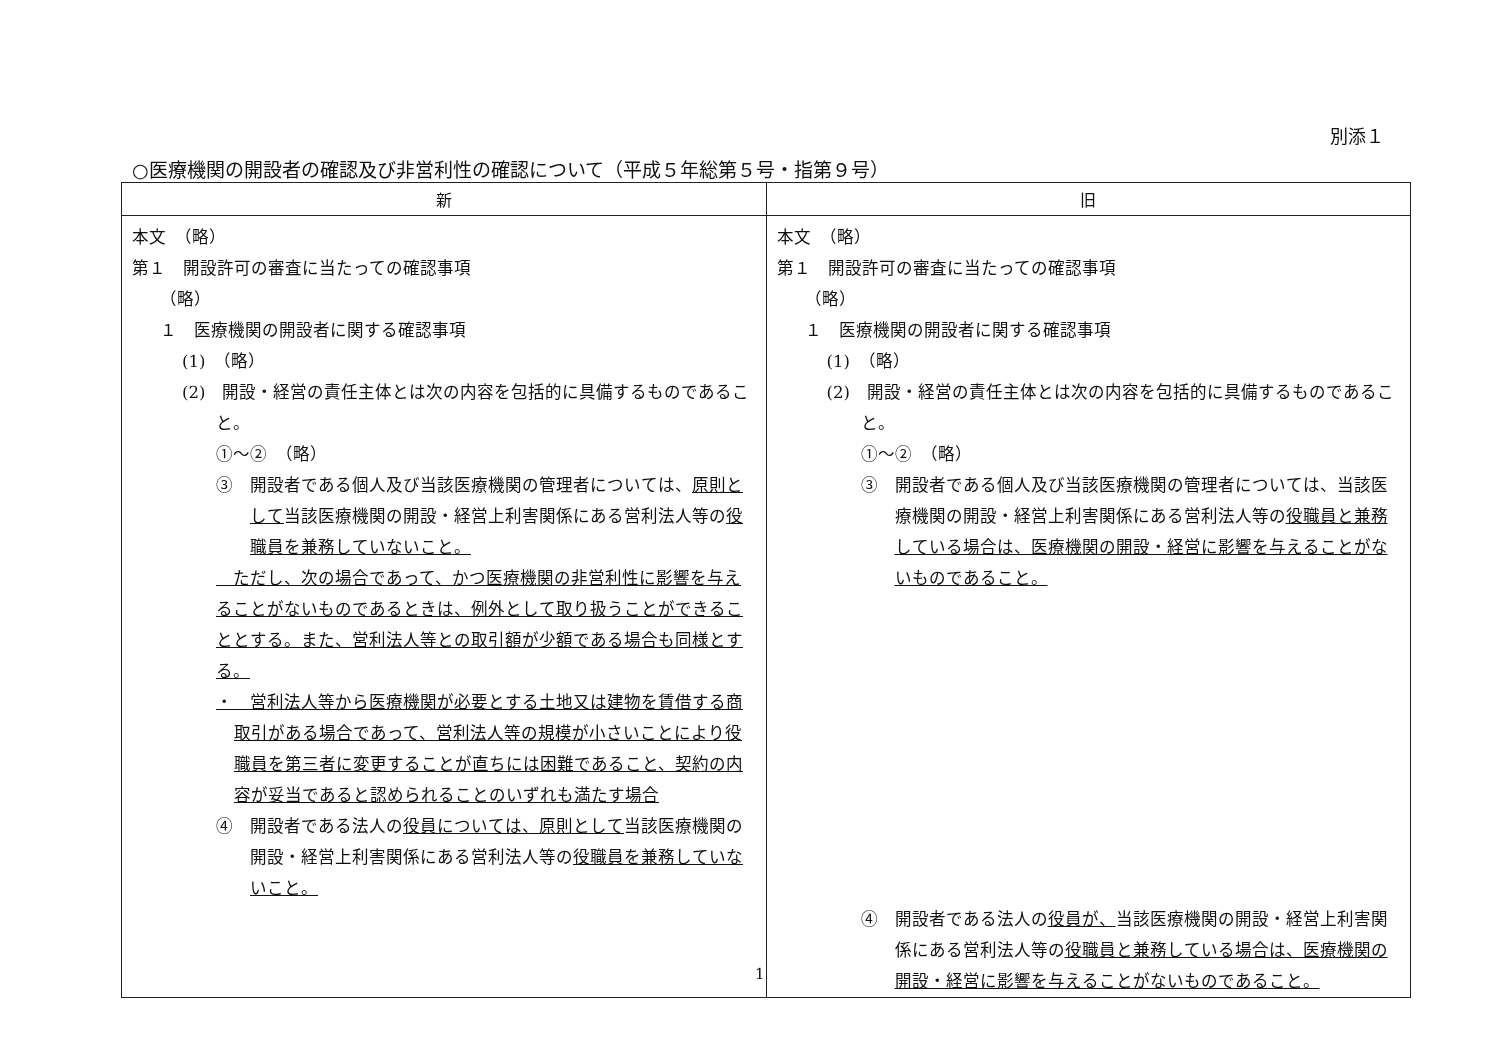別添１
○医療機関の開設者の確認及び非営利性の確認について（平成５年総第５号・指第９号）
| 新 | 旧 |
| --- | --- |
| 本文 （略） 第１ 開設許可の審査に当たっての確認事項 （略） １ 医療機関の開設者に関する確認事項 (1) （略） (2) 開設・経営の責任主体とは次の内容を包括的に具備するものであること。 ①～② （略） ③ 開設者である個人及び当該医療機関の管理者については、 原則として 当該医療機関の開設・経営上利害関係にある営利法人等の 役職員を兼務していないこと。 ただし、次の場合であって、かつ医療機関の非営利性に影響を与えることがないものであるときは、例外として取り扱うことができることとする。また、営利法人等との取引額が少額である場合も同様とする。 ・ 営利法人等から医療機関が必要とする土地又は建物を賃借する商取引がある場合であって、営利法人等の規模が小さいことにより役職員を第三者に変更することが直ちには困難であること、契約の内容が妥当であると認められることのいずれも満たす場合 ④ 開設者である法人の 役員については、原則として 当該医療機関の開設・経営上利害関係にある営利法人等の 役職員を兼務していないこと。 | 本文 （略） 第１ 開設許可の審査に当たっての確認事項 （略） １ 医療機関の開設者に関する確認事項 (1) （略） (2) 開設・経営の責任主体とは次の内容を包括的に具備するものであること。 ①～② （略） ③ 開設者である個人及び当該医療機関の管理者については、当該医療機関の開設・経営上利害関係にある営利法人等の 役職員と兼務している場合は、医療機関の開設・経営に影響を与えることがないものであること。 ④ 開設者である法人の 役員が、 当該医療機関の開設・経営上利害関係にある営利法人等の 役職員と兼務している場合は、医療機関の開設・経営に影響を与えることがないものであること。 |
1